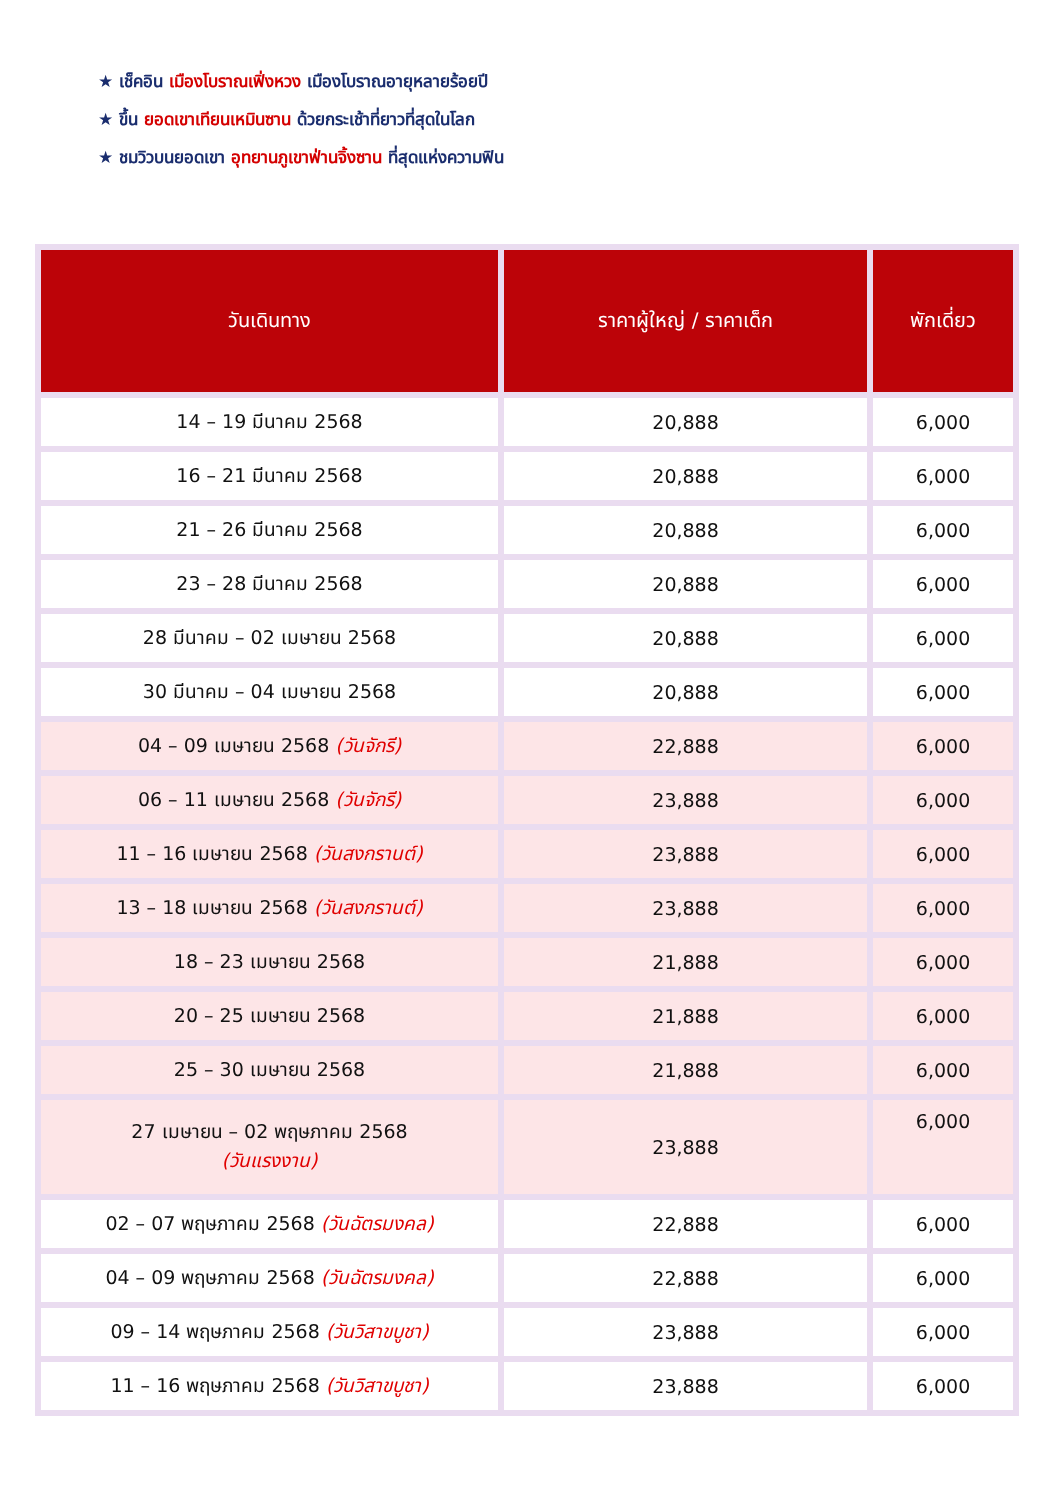★ เช็คอิน เมืองโบราณเฟิ่งหวง เมืองโบราณอายุหลายร้อยปี
★ ขึ้น ยอดเขาเทียนเหมินซาน ด้วยกระเช้าที่ยาวที่สุดในโลก
★ ชมวิวบนยอดเขา อุทยานภูเขาฟ่านจิ้งซาน ที่สุดแห่งความฟิน
| วันเดินทาง | ราคาผู้ใหญ่ / ราคาเด็ก | พักเดี่ยว |
| --- | --- | --- |
| 14 – 19 มีนาคม 2568 | 20,888 | 6,000 |
| 16 – 21 มีนาคม 2568 | 20,888 | 6,000 |
| 21 – 26 มีนาคม 2568 | 20,888 | 6,000 |
| 23 – 28 มีนาคม 2568 | 20,888 | 6,000 |
| 28 มีนาคม – 02 เมษายน 2568 | 20,888 | 6,000 |
| 30 มีนาคม – 04 เมษายน 2568 | 20,888 | 6,000 |
| 04 – 09 เมษายน 2568 (วันจักรี) | 22,888 | 6,000 |
| 06 – 11 เมษายน 2568 (วันจักรี) | 23,888 | 6,000 |
| 11 – 16 เมษายน 2568 (วันสงกรานต์) | 23,888 | 6,000 |
| 13 – 18 เมษายน 2568 (วันสงกรานต์) | 23,888 | 6,000 |
| 18 – 23 เมษายน 2568 | 21,888 | 6,000 |
| 20 – 25 เมษายน 2568 | 21,888 | 6,000 |
| 25 – 30 เมษายน 2568 | 21,888 | 6,000 |
| 27 เมษายน – 02 พฤษภาคม 2568 (วันแรงงาน) | 23,888 | 6,000 |
| 02 – 07 พฤษภาคม 2568 (วันฉัตรมงคล) | 22,888 | 6,000 |
| 04 – 09 พฤษภาคม 2568 (วันฉัตรมงคล) | 22,888 | 6,000 |
| 09 – 14 พฤษภาคม 2568 (วันวิสาขบูชา) | 23,888 | 6,000 |
| 11 – 16 พฤษภาคม 2568 (วันวิสาขบูชา) | 23,888 | 6,000 |